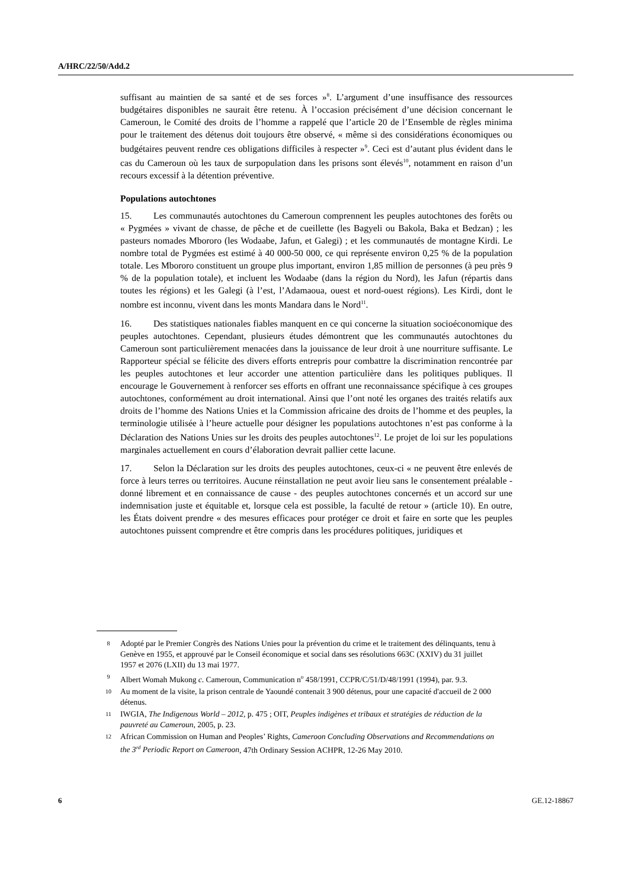A/HRC/22/50/Add.2
suffisant au maintien de sa santé et de ses forces »<sup>8</sup>. L’argument d’une insuffisance des ressources budgétaires disponibles ne saurait être retenu. À l’occasion précisément d’une décision concernant le Cameroun, le Comité des droits de l’homme a rappelé que l’article 20 de l’Ensemble de règles minima pour le traitement des détenus doit toujours être observé, « même si des considérations économiques ou budgétaires peuvent rendre ces obligations difficiles à respecter »<sup>9</sup>. Ceci est d’autant plus évident dans le cas du Cameroun où les taux de surpopulation dans les prisons sont élevés<sup>10</sup>, notamment en raison d’un recours excessif à la détention préventive.
Populations autochtones
15. Les communautés autochtones du Cameroun comprennent les peuples autochtones des forêts ou « Pygmées » vivant de chasse, de pêche et de cueillette (les Bagyeli ou Bakola, Baka et Bedzan) ; les pasteurs nomades Mbororo (les Wodaabe, Jafun, et Galegi) ; et les communautés de montagne Kirdi. Le nombre total de Pygmées est estimé à 40 000-50 000, ce qui représente environ 0,25 % de la population totale. Les Mbororo constituent un groupe plus important, environ 1,85 million de personnes (à peu près 9 % de la population totale), et incluent les Wodaabe (dans la région du Nord), les Jafun (répartis dans toutes les régions) et les Galegi (à l’est, l’Adamaoua, ouest et nord-ouest régions). Les Kirdi, dont le nombre est inconnu, vivent dans les monts Mandara dans le Nord<sup>11</sup>.
16. Des statistiques nationales fiables manquent en ce qui concerne la situation socioéconomique des peuples autochtones. Cependant, plusieurs études démontrent que les communautés autochtones du Cameroun sont particulièrement menacées dans la jouissance de leur droit à une nourriture suffisante. Le Rapporteur spécial se félicite des divers efforts entrepris pour combattre la discrimination rencontrée par les peuples autochtones et leur accorder une attention particulière dans les politiques publiques. Il encourage le Gouvernement à renforcer ses efforts en offrant une reconnaissance spécifique à ces groupes autochtones, conformément au droit international. Ainsi que l’ont noté les organes des traités relatifs aux droits de l’homme des Nations Unies et la Commission africaine des droits de l’homme et des peuples, la terminologie utilisée à l’heure actuelle pour désigner les populations autochtones n’est pas conforme à la Déclaration des Nations Unies sur les droits des peuples autochtones<sup>12</sup>. Le projet de loi sur les populations marginales actuellement en cours d’élaboration devrait pallier cette lacune.
17. Selon la Déclaration sur les droits des peuples autochtones, ceux-ci « ne peuvent être enlevés de force à leurs terres ou territoires. Aucune réinstallation ne peut avoir lieu sans le consentement préalable - donné librement et en connaissance de cause - des peuples autochtones concernés et un accord sur une indemnisation juste et équitable et, lorsque cela est possible, la faculté de retour » (article 10). En outre, les États doivent prendre « des mesures efficaces pour protéger ce droit et faire en sorte que les peuples autochtones puissent comprendre et être compris dans les procédures politiques, juridiques et
8 Adopté par le Premier Congrès des Nations Unies pour la prévention du crime et le traitement des délinquants, tenu à Genève en 1955, et approuvé par le Conseil économique et social dans ses résolutions 663C (XXIV) du 31 juillet 1957 et 2076 (LXII) du 13 mai 1977.
9 Albert Womah Mukong c. Cameroun, Communication n<sup>o</sup> 458/1991, CCPR/C/51/D/48/1991 (1994), par. 9.3.
10 Au moment de la visite, la prison centrale de Yaoundé contenait 3 900 détenus, pour une capacité d'accueil de 2 000 détenus.
11 IWGIA, The Indigenous World – 2012, p. 475 ; OIT, Peuples indigènes et tribaux et stratégies de réduction de la pauvreté au Cameroun, 2005, p. 23.
12 African Commission on Human and Peoples’ Rights, Cameroon Concluding Observations and Recommendations on the 3<sup>rd</sup> Periodic Report on Cameroon, 47th Ordinary Session ACHPR, 12-26 May 2010.
6 GE.12-18867